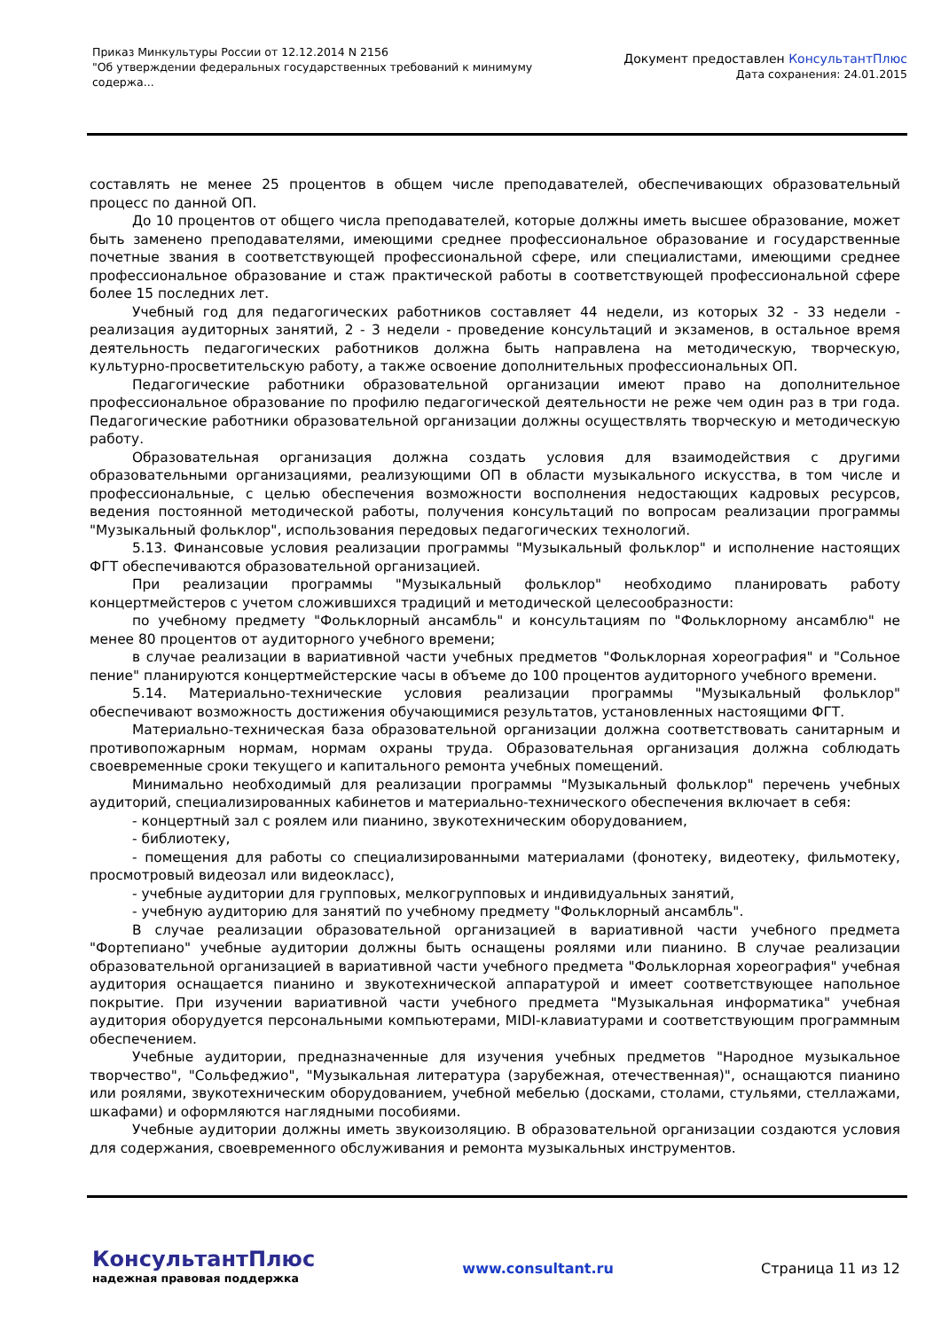Приказ Минкультуры России от 12.12.2014 N 2156
"Об утверждении федеральных государственных требований к минимуму
содержа...
Документ предоставлен КонсультантПлюс
Дата сохранения: 24.01.2015
составлять не менее 25 процентов в общем числе преподавателей, обеспечивающих образовательный процесс по данной ОП.
До 10 процентов от общего числа преподавателей, которые должны иметь высшее образование, может быть заменено преподавателями, имеющими среднее профессиональное образование и государственные почетные звания в соответствующей профессиональной сфере, или специалистами, имеющими среднее профессиональное образование и стаж практической работы в соответствующей профессиональной сфере более 15 последних лет.
Учебный год для педагогических работников составляет 44 недели, из которых 32 - 33 недели - реализация аудиторных занятий, 2 - 3 недели - проведение консультаций и экзаменов, в остальное время деятельность педагогических работников должна быть направлена на методическую, творческую, культурно-просветительскую работу, а также освоение дополнительных профессиональных ОП.
Педагогические работники образовательной организации имеют право на дополнительное профессиональное образование по профилю педагогической деятельности не реже чем один раз в три года. Педагогические работники образовательной организации должны осуществлять творческую и методическую работу.
Образовательная организация должна создать условия для взаимодействия с другими образовательными организациями, реализующими ОП в области музыкального искусства, в том числе и профессиональные, с целью обеспечения возможности восполнения недостающих кадровых ресурсов, ведения постоянной методической работы, получения консультаций по вопросам реализации программы "Музыкальный фольклор", использования передовых педагогических технологий.
5.13. Финансовые условия реализации программы "Музыкальный фольклор" и исполнение настоящих ФГТ обеспечиваются образовательной организацией.
При реализации программы "Музыкальный фольклор" необходимо планировать работу концертмейстеров с учетом сложившихся традиций и методической целесообразности:
по учебному предмету "Фольклорный ансамбль" и консультациям по "Фольклорному ансамблю" не менее 80 процентов от аудиторного учебного времени;
в случае реализации в вариативной части учебных предметов "Фольклорная хореография" и "Сольное пение" планируются концертмейстерские часы в объеме до 100 процентов аудиторного учебного времени.
5.14. Материально-технические условия реализации программы "Музыкальный фольклор" обеспечивают возможность достижения обучающимися результатов, установленных настоящими ФГТ.
Материально-техническая база образовательной организации должна соответствовать санитарным и противопожарным нормам, нормам охраны труда. Образовательная организация должна соблюдать своевременные сроки текущего и капитального ремонта учебных помещений.
Минимально необходимый для реализации программы "Музыкальный фольклор" перечень учебных аудиторий, специализированных кабинетов и материально-технического обеспечения включает в себя:
- концертный зал с роялем или пианино, звукотехническим оборудованием,
- библиотеку,
- помещения для работы со специализированными материалами (фонотеку, видеотеку, фильмотеку, просмотровый видеозал или видеокласс),
- учебные аудитории для групповых, мелкогрупповых и индивидуальных занятий,
- учебную аудиторию для занятий по учебному предмету "Фольклорный ансамбль".
В случае реализации образовательной организацией в вариативной части учебного предмета "Фортепиано" учебные аудитории должны быть оснащены роялями или пианино. В случае реализации образовательной организацией в вариативной части учебного предмета "Фольклорная хореография" учебная аудитория оснащается пианино и звукотехнической аппаратурой и имеет соответствующее напольное покрытие. При изучении вариативной части учебного предмета "Музыкальная информатика" учебная аудитория оборудуется персональными компьютерами, MIDI-клавиатурами и соответствующим программным обеспечением.
Учебные аудитории, предназначенные для изучения учебных предметов "Народное музыкальное творчество", "Сольфеджио", "Музыкальная литература (зарубежная, отечественная)", оснащаются пианино или роялями, звукотехническим оборудованием, учебной мебелью (досками, столами, стульями, стеллажами, шкафами) и оформляются наглядными пособиями.
Учебные аудитории должны иметь звукоизоляцию. В образовательной организации создаются условия для содержания, своевременного обслуживания и ремонта музыкальных инструментов.
КонсультантПлюс
надежная правовая поддержка
www.consultant.ru Страница 11 из 12